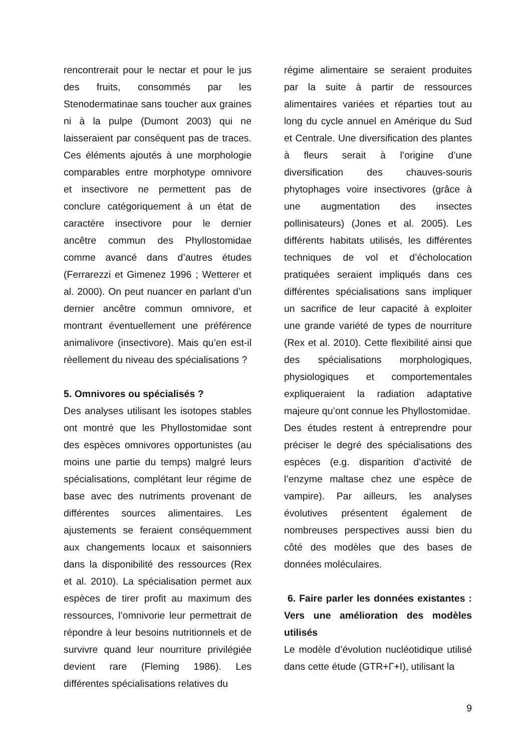rencontrerait pour le nectar et pour le jus des fruits, consommés par les Stenodermatinae sans toucher aux graines ni à la pulpe (Dumont 2003) qui ne laisseraient par conséquent pas de traces. Ces éléments ajoutés à une morphologie comparables entre morphotype omnivore et insectivore ne permettent pas de conclure catégoriquement à un état de caractère insectivore pour le dernier ancêtre commun des Phyllostomidae comme avancé dans d’autres études (Ferrarezzi et Gimenez 1996 ; Wetterer et al. 2000). On peut nuancer en parlant d’un dernier ancêtre commun omnivore, et montrant éventuellement une préférence animalivore (insectivore). Mais qu’en est-il réellement du niveau des spécialisations ?
5. Omnivores ou spécialisés ?
Des analyses utilisant les isotopes stables ont montré que les Phyllostomidae sont des espèces omnivores opportunistes (au moins une partie du temps) malgré leurs spécialisations, complétant leur régime de base avec des nutriments provenant de différentes sources alimentaires. Les ajustements se feraient conséquemment aux changements locaux et saisonniers dans la disponibilité des ressources (Rex et al. 2010). La spécialisation permet aux espèces de tirer profit au maximum des ressources, l’omnivorie leur permettrait de répondre à leur besoins nutritionnels et de survivre quand leur nourriture privilégiée devient rare (Fleming 1986). Les différentes spécialisations relatives du
régime alimentaire se seraient produites par la suite à partir de ressources alimentaires variées et réparties tout au long du cycle annuel en Amérique du Sud et Centrale. Une diversification des plantes à fleurs serait à l’origine d’une diversification des chauves-souris phytophages voire insectivores (grâce à une augmentation des insectes pollinisateurs) (Jones et al. 2005). Les différents habitats utilisés, les différentes techniques de vol et d’écholocation pratiquées seraient impliqués dans ces différentes spécialisations sans impliquer un sacrifice de leur capacité à exploiter une grande variété de types de nourriture (Rex et al. 2010). Cette flexibilité ainsi que des spécialisations morphologiques, physiologiques et comportementales expliqueraient la radiation adaptative majeure qu’ont connue les Phyllostomidae.
Des études restent à entreprendre pour préciser le degré des spécialisations des espèces (e.g. disparition d’activité de l’enzyme maltase chez une espèce de vampire). Par ailleurs, les analyses évolutives présentent également de nombreuses perspectives aussi bien du côté des modèles que des bases de données moléculaires.
6. Faire parler les données existantes : Vers une amélioration des modèles utilisés
Le modèle d’évolution nucléotidique utilisé dans cette étude (GTR+Γ+I), utilisant la
9